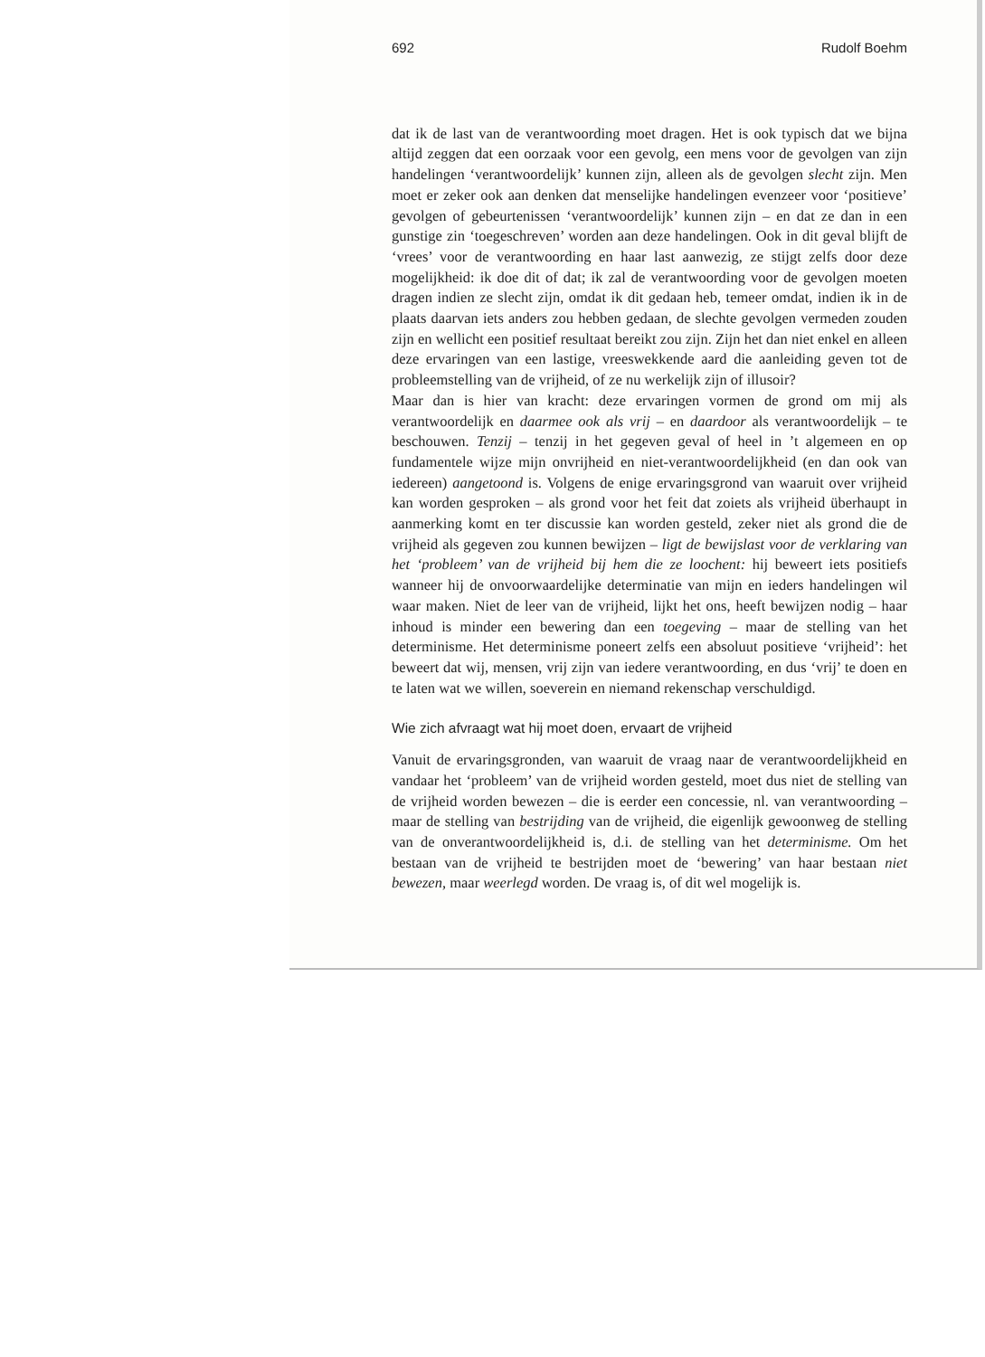692 Rudolf Boehm
dat ik de last van de verantwoording moet dragen. Het is ook typisch dat we bijna altijd zeggen dat een oorzaak voor een gevolg, een mens voor de gevolgen van zijn handelingen ‘verantwoordelijk’ kunnen zijn, alleen als de gevolgen slecht zijn. Men moet er zeker ook aan denken dat menselijke handelingen evenzeer voor ‘positieve’ gevolgen of gebeurtenissen ‘verantwoordelijk’ kunnen zijn – en dat ze dan in een gunstige zin ‘toegeschreven’ worden aan deze handelingen. Ook in dit geval blijft de ‘vrees’ voor de verantwoording en haar last aanwezig, ze stijgt zelfs door deze mogelijkheid: ik doe dit of dat; ik zal de verantwoording voor de gevolgen moeten dragen indien ze slecht zijn, omdat ik dit gedaan heb, temeer omdat, indien ik in de plaats daarvan iets anders zou hebben gedaan, de slechte gevolgen vermeden zouden zijn en wellicht een positief resultaat bereikt zou zijn. Zijn het dan niet enkel en alleen deze ervaringen van een lastige, vreeswekkende aard die aanleiding geven tot de probleemstelling van de vrijheid, of ze nu werkelijk zijn of illusoir?
Maar dan is hier van kracht: deze ervaringen vormen de grond om mij als verantwoordelijk en daarmee ook als vrij – en daardoor als verantwoordelijk – te beschouwen. Tenzij – tenzij in het gegeven geval of heel in ’t algemeen en op fundamentele wijze mijn onvrijheid en niet-verantwoordelijkheid (en dan ook van iedereen) aangetoond is. Volgens de enige ervaringsgrond van waaruit over vrijheid kan worden gesproken – als grond voor het feit dat zoiets als vrijheid überhaupt in aanmerking komt en ter discussie kan worden gesteld, zeker niet als grond die de vrijheid als gegeven zou kunnen bewijzen – ligt de bewijslast voor de verklaring van het ‘probleem’ van de vrijheid bij hem die ze loochent: hij beweert iets positiefs wanneer hij de onvoorwaardelijke determinatie van mijn en ieders handelingen wil waar maken. Niet de leer van de vrijheid, lijkt het ons, heeft bewijzen nodig – haar inhoud is minder een bewering dan een toegeving – maar de stelling van het determinisme. Het determinisme poneert zelfs een absoluut positieve ‘vrijheid’: het beweert dat wij, mensen, vrij zijn van iedere verantwoording, en dus ‘vrij’ te doen en te laten wat we willen, soeverein en niemand rekenschap verschuldigd.
Wie zich afvraagt wat hij moet doen, ervaart de vrijheid
Vanuit de ervaringsgronden, van waaruit de vraag naar de verantwoordelijkheid en vandaar het ‘probleem’ van de vrijheid worden gesteld, moet dus niet de stelling van de vrijheid worden bewezen – die is eerder een concessie, nl. van verantwoording – maar de stelling van bestrijding van de vrijheid, die eigenlijk gewoonweg de stelling van de onverantwoordelijkheid is, d.i. de stelling van het determinisme. Om het bestaan van de vrijheid te bestrijden moet de ‘bewering’ van haar bestaan niet bewezen, maar weerlegd worden. De vraag is, of dit wel mogelijk is.